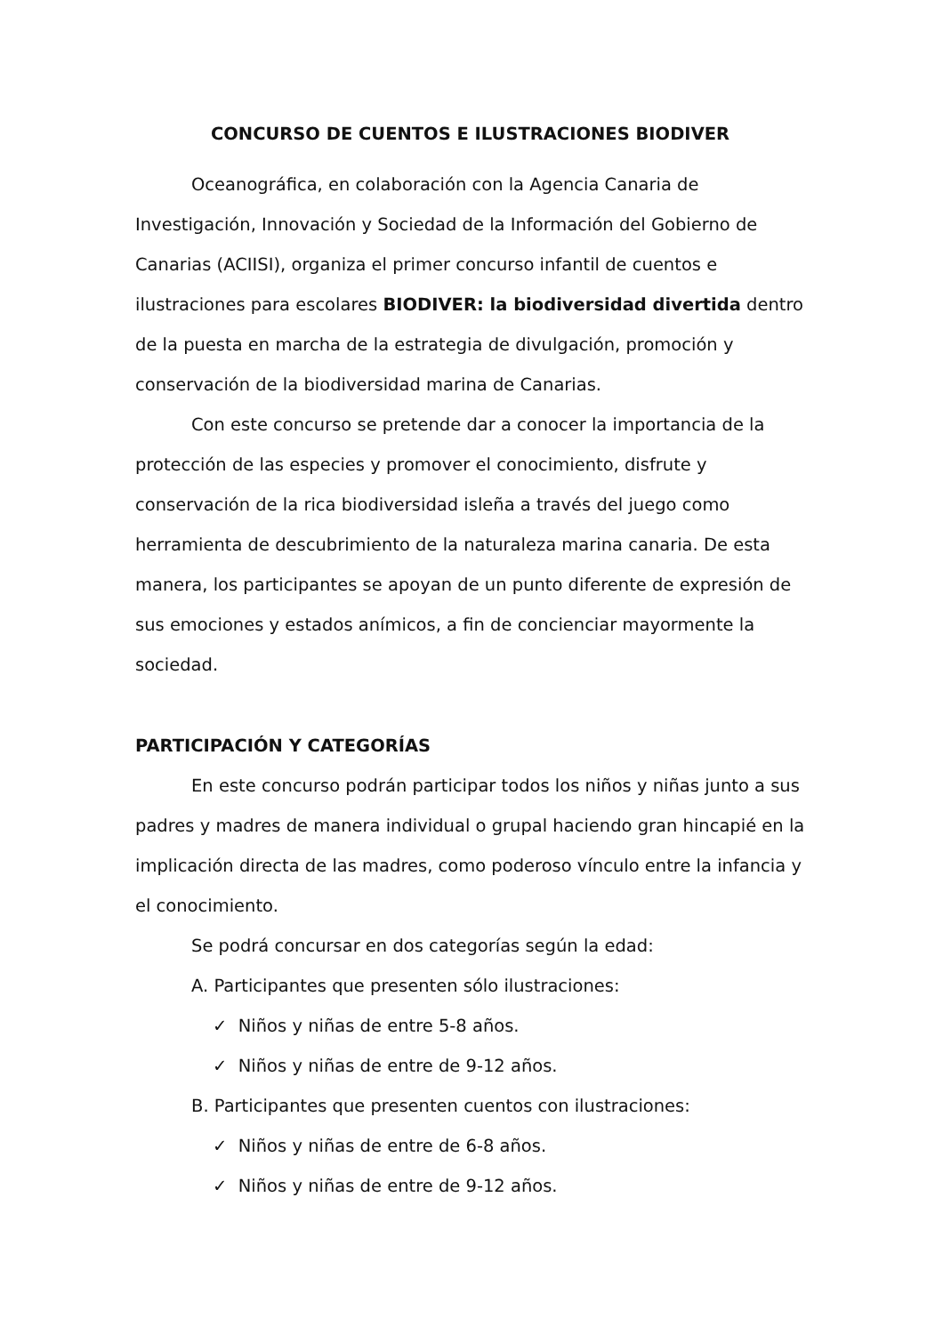CONCURSO DE CUENTOS E ILUSTRACIONES BIODIVER
Oceanográfica, en colaboración con la Agencia Canaria de Investigación, Innovación y Sociedad de la Información del Gobierno de Canarias (ACIISI), organiza el primer concurso infantil de cuentos e ilustraciones para escolares BIODIVER: la biodiversidad divertida dentro de la puesta en marcha de la estrategia de divulgación, promoción y conservación de la biodiversidad marina de Canarias.
Con este concurso se pretende dar a conocer la importancia de la protección de las especies y promover el conocimiento, disfrute y conservación de la rica biodiversidad isleña a través del juego como herramienta de descubrimiento de la naturaleza marina canaria. De esta manera, los participantes se apoyan de un punto diferente de expresión de sus emociones y estados anímicos, a fin de concienciar mayormente la sociedad.
PARTICIPACIÓN Y CATEGORÍAS
En este concurso podrán participar todos los niños y niñas junto a sus padres y madres de manera individual o grupal haciendo gran hincapié en la implicación directa de las madres, como poderoso vínculo entre la infancia y el conocimiento.
Se podrá concursar en dos categorías según la edad:
A. Participantes que presenten sólo ilustraciones:
✓ Niños y niñas de entre 5-8 años.
✓ Niños y niñas de entre de 9-12 años.
B. Participantes que presenten cuentos con ilustraciones:
✓ Niños y niñas de entre de 6-8 años.
✓ Niños y niñas de entre de 9-12 años.